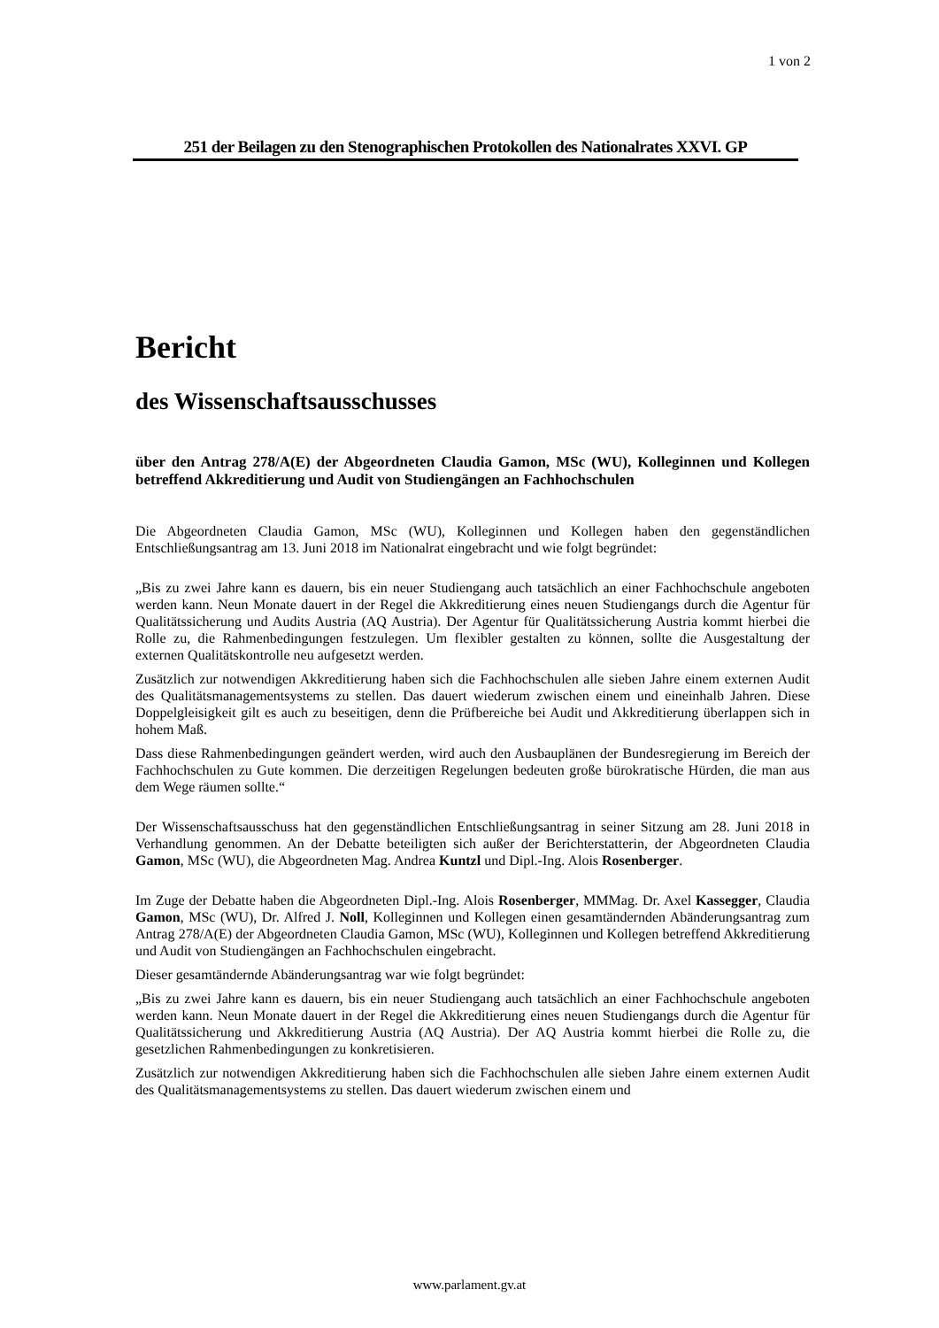1 von 2
251 der Beilagen zu den Stenographischen Protokollen des Nationalrates XXVI. GP
Bericht
des Wissenschaftsausschusses
über den Antrag 278/A(E) der Abgeordneten Claudia Gamon, MSc (WU), Kolleginnen und Kollegen betreffend Akkreditierung und Audit von Studiengängen an Fachhochschulen
Die Abgeordneten Claudia Gamon, MSc (WU), Kolleginnen und Kollegen haben den gegenständlichen Entschließungsantrag am 13. Juni 2018 im Nationalrat eingebracht und wie folgt begründet:
„Bis zu zwei Jahre kann es dauern, bis ein neuer Studiengang auch tatsächlich an einer Fachhochschule angeboten werden kann. Neun Monate dauert in der Regel die Akkreditierung eines neuen Studiengangs durch die Agentur für Qualitätssicherung und Audits Austria (AQ Austria). Der Agentur für Qualitätssicherung Austria kommt hierbei die Rolle zu, die Rahmenbedingungen festzulegen. Um flexibler gestalten zu können, sollte die Ausgestaltung der externen Qualitätskontrolle neu aufgesetzt werden.
Zusätzlich zur notwendigen Akkreditierung haben sich die Fachhochschulen alle sieben Jahre einem externen Audit des Qualitätsmanagementsystems zu stellen. Das dauert wiederum zwischen einem und eineinhalb Jahren. Diese Doppelgleisigkeit gilt es auch zu beseitigen, denn die Prüfbereiche bei Audit und Akkreditierung überlappen sich in hohem Maß.
Dass diese Rahmenbedingungen geändert werden, wird auch den Ausbauplänen der Bundesregierung im Bereich der Fachhochschulen zu Gute kommen. Die derzeitigen Regelungen bedeuten große bürokratische Hürden, die man aus dem Wege räumen sollte.“
Der Wissenschaftsausschuss hat den gegenständlichen Entschließungsantrag in seiner Sitzung am 28. Juni 2018 in Verhandlung genommen. An der Debatte beteiligten sich außer der Berichterstatterin, der Abgeordneten Claudia Gamon, MSc (WU), die Abgeordneten Mag. Andrea Kuntzl und Dipl.-Ing. Alois Rosenberger.
Im Zuge der Debatte haben die Abgeordneten Dipl.-Ing. Alois Rosenberger, MMMag. Dr. Axel Kassegger, Claudia Gamon, MSc (WU), Dr. Alfred J. Noll, Kolleginnen und Kollegen einen gesamtändernden Abänderungsantrag zum Antrag 278/A(E) der Abgeordneten Claudia Gamon, MSc (WU), Kolleginnen und Kollegen betreffend Akkreditierung und Audit von Studiengängen an Fachhochschulen eingebracht.
Dieser gesamtändernde Abänderungsantrag war wie folgt begründet:
„Bis zu zwei Jahre kann es dauern, bis ein neuer Studiengang auch tatsächlich an einer Fachhochschule angeboten werden kann. Neun Monate dauert in der Regel die Akkreditierung eines neuen Studiengangs durch die Agentur für Qualitätssicherung und Akkreditierung Austria (AQ Austria). Der AQ Austria kommt hierbei die Rolle zu, die gesetzlichen Rahmenbedingungen zu konkretisieren.
Zusätzlich zur notwendigen Akkreditierung haben sich die Fachhochschulen alle sieben Jahre einem externen Audit des Qualitätsmanagementsystems zu stellen. Das dauert wiederum zwischen einem und
www.parlament.gv.at